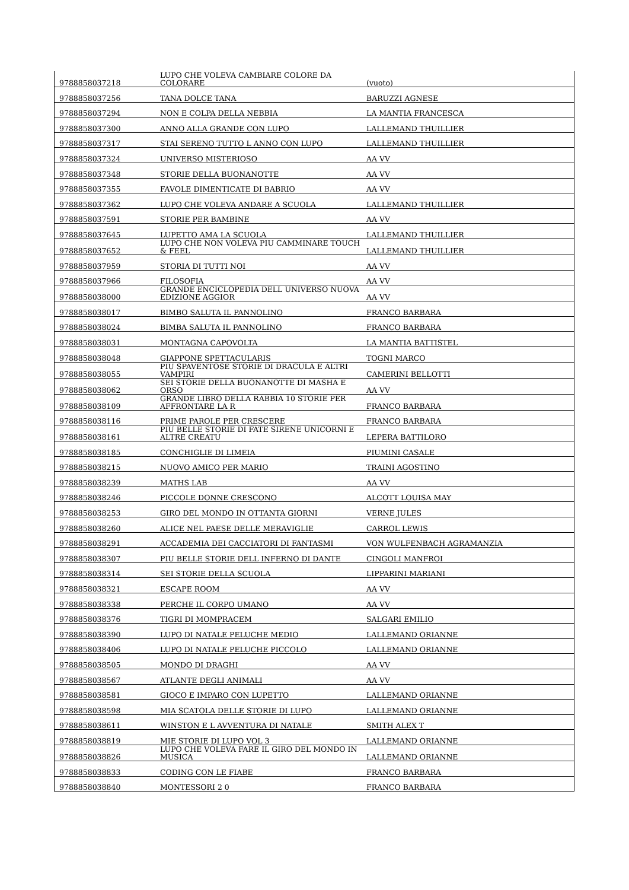| 9788858037218 | LUPO CHE VOLEVA CAMBIARE COLORE DA COLORARE | (vuoto) |
| 9788858037256 | TANA DOLCE TANA | BARUZZI AGNESE |
| 9788858037294 | NON E COLPA DELLA NEBBIA | LA MANTIA FRANCESCA |
| 9788858037300 | ANNO ALLA GRANDE CON LUPO | LALLEMAND THUILLIER |
| 9788858037317 | STAI SERENO TUTTO L ANNO CON LUPO | LALLEMAND THUILLIER |
| 9788858037324 | UNIVERSO MISTERIOSO | AA VV |
| 9788858037348 | STORIE DELLA BUONANOTTE | AA VV |
| 9788858037355 | FAVOLE DIMENTICATE DI BABRIO | AA VV |
| 9788858037362 | LUPO CHE VOLEVA ANDARE A SCUOLA | LALLEMAND THUILLIER |
| 9788858037591 | STORIE PER BAMBINE | AA VV |
| 9788858037645 | LUPETTO AMA LA SCUOLA | LALLEMAND THUILLIER |
| 9788858037652 | LUPO CHE NON VOLEVA PIU CAMMINARE TOUCH & FEEL | LALLEMAND THUILLIER |
| 9788858037959 | STORIA DI TUTTI NOI | AA VV |
| 9788858037966 | FILOSOFIA | AA VV |
| 9788858038000 | GRANDE ENCICLOPEDIA DELL UNIVERSO NUOVA EDIZIONE AGGIOR | AA VV |
| 9788858038017 | BIMBO SALUTA IL PANNOLINO | FRANCO BARBARA |
| 9788858038024 | BIMBA SALUTA IL PANNOLINO | FRANCO BARBARA |
| 9788858038031 | MONTAGNA CAPOVOLTA | LA MANTIA BATTISTEL |
| 9788858038048 | GIAPPONE SPETTACULARIS | TOGNI MARCO |
| 9788858038055 | PIU SPAVENTOSE STORIE DI DRACULA E ALTRI VAMPIRI | CAMERINI BELLOTTI |
| 9788858038062 | SEI STORIE DELLA BUONANOTTE DI MASHA E ORSO | AA VV |
| 9788858038109 | GRANDE LIBRO DELLA RABBIA 10 STORIE PER AFFRONTARE LA R | FRANCO BARBARA |
| 9788858038116 | PRIME PAROLE PER CRESCERE | FRANCO BARBARA |
| 9788858038161 | PIU BELLE STORIE DI FATE SIRENE UNICORNI E ALTRE CREATU | LEPERA BATTILORO |
| 9788858038185 | CONCHIGLIE DI LIMEIA | PIUMINI CASALE |
| 9788858038215 | NUOVO AMICO PER MARIO | TRAINI AGOSTINO |
| 9788858038239 | MATHS LAB | AA VV |
| 9788858038246 | PICCOLE DONNE CRESCONO | ALCOTT LOUISA MAY |
| 9788858038253 | GIRO DEL MONDO IN OTTANTA GIORNI | VERNE JULES |
| 9788858038260 | ALICE NEL PAESE DELLE MERAVIGLIE | CARROL LEWIS |
| 9788858038291 | ACCADEMIA DEI CACCIATORI DI FANTASMI | VON WULFENBACH AGRAMANZIA |
| 9788858038307 | PIU BELLE STORIE DELL INFERNO DI DANTE | CINGOLI MANFROI |
| 9788858038314 | SEI STORIE DELLA SCUOLA | LIPPARINI MARIANI |
| 9788858038321 | ESCAPE ROOM | AA VV |
| 9788858038338 | PERCHE IL CORPO UMANO | AA VV |
| 9788858038376 | TIGRI DI MOMPRACEM | SALGARI EMILIO |
| 9788858038390 | LUPO DI NATALE PELUCHE MEDIO | LALLEMAND ORIANNE |
| 9788858038406 | LUPO DI NATALE PELUCHE PICCOLO | LALLEMAND ORIANNE |
| 9788858038505 | MONDO DI DRAGHI | AA VV |
| 9788858038567 | ATLANTE DEGLI ANIMALI | AA VV |
| 9788858038581 | GIOCO E IMPARO CON LUPETTO | LALLEMAND ORIANNE |
| 9788858038598 | MIA SCATOLA DELLE STORIE DI LUPO | LALLEMAND ORIANNE |
| 9788858038611 | WINSTON E L AVVENTURA DI NATALE | SMITH ALEX T |
| 9788858038819 | MIE STORIE DI LUPO VOL 3 | LALLEMAND ORIANNE |
| 9788858038826 | LUPO CHE VOLEVA FARE IL GIRO DEL MONDO IN MUSICA | LALLEMAND ORIANNE |
| 9788858038833 | CODING CON LE FIABE | FRANCO BARBARA |
| 9788858038840 | MONTESSORI 2 0 | FRANCO BARBARA |